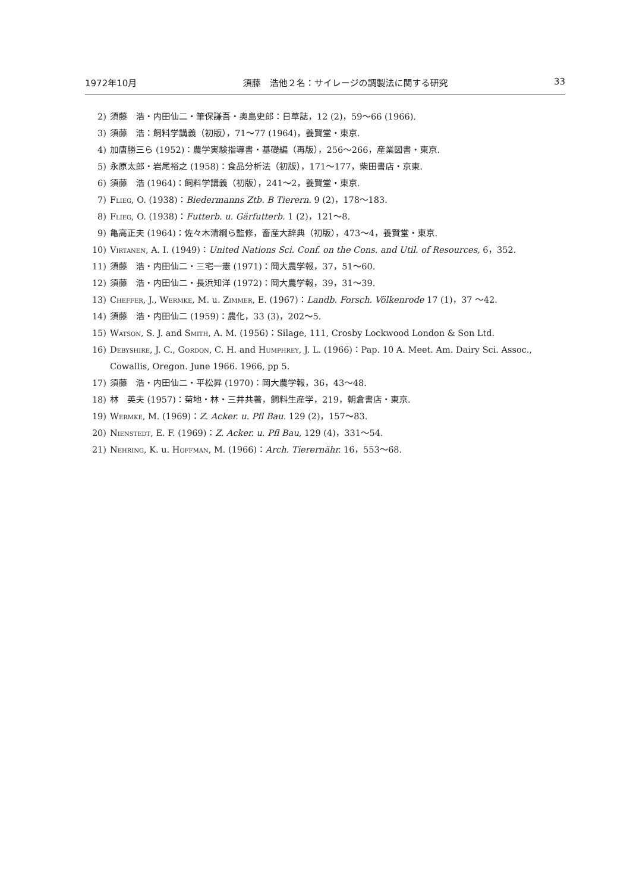1972年10月 須藤　浩他２名：サイレージの調製法に関する研究 33
2) 須藤　浩・内田仙二・筆保謙吾・奥島史郎：日草誌，12 (2)，59〜66 (1966).
3) 須藤　浩：飼料学講義（初版），71〜77 (1964)，養賢堂・東京.
4) 加唐勝三ら (1952)：農学実験指導書・基礎編（再版），256〜266，産業図書・東京.
5) 永原太郎・岩尾裕之 (1958)：食品分析法（初版），171〜177，柴田書店・京東.
6) 須藤　浩 (1964)：飼料学講義（初版），241〜2，養賢堂・東京.
7) Flieg, O. (1938)：Biedermanns Ztb. B Tierern. 9 (2)，178〜183.
8) Flieg, O. (1938)：Futterb. u. Gärfutterb. 1 (2)，121〜8.
9) 亀高正夫 (1964)：佐々木清綱ら監修，畜産大辞典（初版），473〜4，養賢堂・東京.
10) Virtanen, A. I. (1949)：United Nations Sci. Conf. on the Cons. and Util. of Resources, 6，352.
11) 須藤　浩・内田仙二・三宅一憲 (1971)：岡大農学報，37，51〜60.
12) 須藤　浩・内田仙二・長浜知洋 (1972)：岡大農学報，39，31〜39.
13) Cheffer, J., Wermke, M. u. Zimmer, E. (1967)：Landb. Forsch. Völkenrode 17 (1)，37 〜42.
14) 須藤　浩・内田仙二 (1959)：農化，33 (3)，202〜5.
15) Watson, S. J. and Smith, A. M. (1956)：Silage, 111, Crosby Lockwood London & Son Ltd.
16) Debyshire, J. C., Gordon, C. H. and Humphrey, J. L. (1966)：Pap. 10 A. Meet. Am. Dairy Sci. Assoc., Cowallis, Oregon. June 1966. 1966, pp 5.
17) 須藤　浩・内田仙二・平松昇 (1970)：岡大農学報，36，43〜48.
18) 林　英夫 (1957)：菊地・林・三井共著，飼料生産学，219，朝倉書店・東京.
19) Wermke, M. (1969)：Z. Acker. u. Pfl Bau. 129 (2)，157〜83.
20) Nienstedt, E. F. (1969)：Z. Acker. u. Pfl Bau, 129 (4)，331〜54.
21) Nehring, K. u. Hoffman, M. (1966)：Arch. Tierernähr. 16，553〜68.